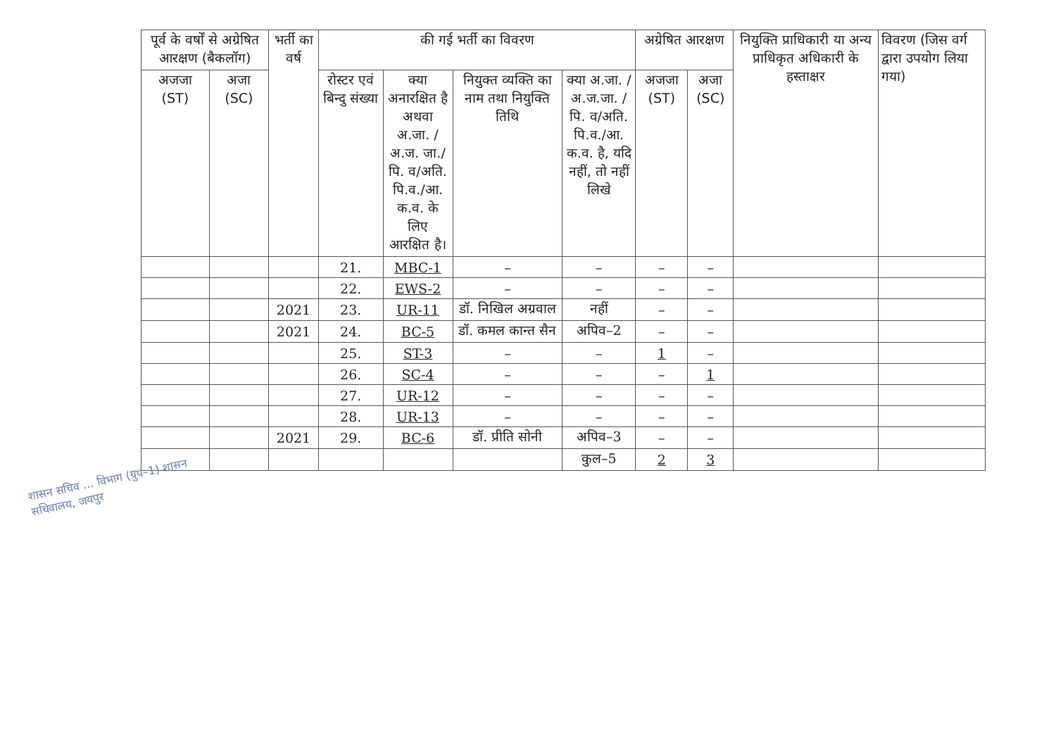| पूर्व के वर्षों से अग्रेषित आरक्षण (बैकलॉग) | | भर्ती का वर्ष | की गई भर्ती का विवरण | | | | अग्रेषित आरक्षण | | नियुक्ति प्राधिकारी या अन्य प्राधिकृत अधिकारी के हस्ताक्षर | विवरण (जिस वर्ग द्वारा उपयोग लिया गया) |
| --- | --- | --- | --- | --- | --- | --- | --- | --- | --- | --- |
| अजजा (ST) | अजा (SC) | | रोस्टर एवं बिन्दु संख्या | क्या अनारक्षित है अथवा अ.जा. /अ.ज. जा./पि. व/अति. पि.व./आ. क.व. के लिए आरक्षित है। | नियुक्त व्यक्ति का नाम तथा नियुक्ति तिथि | क्या अ.जा. /अ.ज.जा. /पि. व/अति. पि.व./आ. क.व. है, यदि नहीं, तो नहीं लिखे | अजजा (ST) | अजा (SC) | | |
| | | | 21. | MBC-1 | – | – | – | – | | |
| | | | 22. | EWS-2 | – | – | – | – | | |
| | | 2021 | 23. | UR-11 | डॉ. निखिल अग्रवाल | नहीं | – | – | | |
| | | 2021 | 24. | BC-5 | डॉ. कमल कान्त सैन | अपिव–2 | – | – | | |
| | | | 25. | ST-3 | – | – | 1 | – | | |
| | | | 26. | SC-4 | – | – | – | 1 | | |
| | | | 27. | UR-12 | – | – | – | – | | |
| | | | 28. | UR-13 | – | – | – | – | | |
| | | 2021 | 29. | BC-6 | डॉ. प्रीति सोनी | अपिव–3 | – | – | | |
| | | | | | | कुल–5 | 2 | 3 | | |
शासन सचिव ... विभाग (ग्रुप–1) शासन सचिवालय, जयपुर